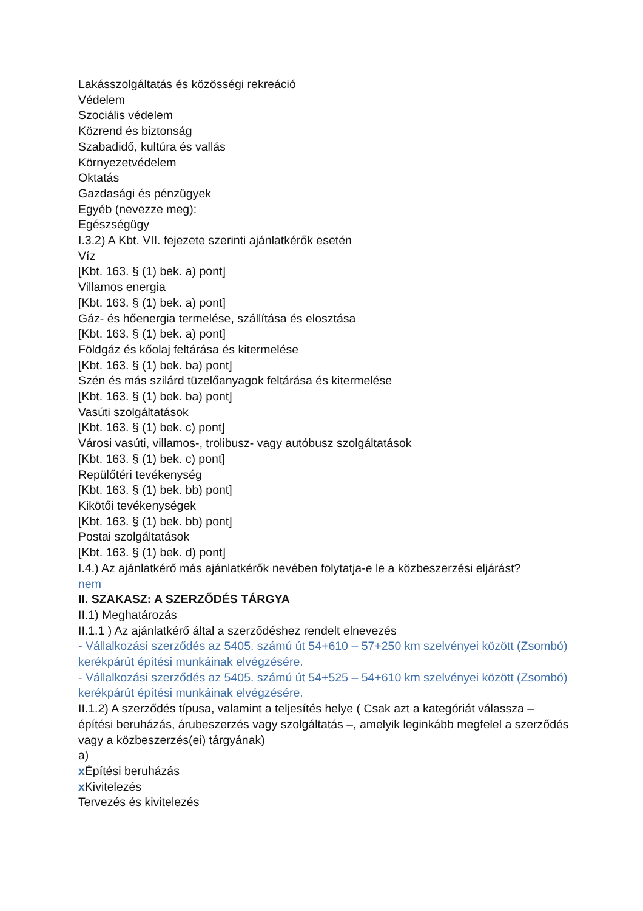Lakásszolgáltatás és közösségi rekreáció
Védelem
Szociális védelem
Közrend és biztonság
Szabadidő, kultúra és vallás
Környezetvédelem
Oktatás
Gazdasági és pénzügyek
Egyéb (nevezze meg):
Egészségügy
I.3.2) A Kbt. VII. fejezete szerinti ajánlatkérők esetén
Víz
[Kbt. 163. § (1) bek. a) pont]
Villamos energia
[Kbt. 163. § (1) bek. a) pont]
Gáz- és hőenergia termelése, szállítása és elosztása
[Kbt. 163. § (1) bek. a) pont]
Földgáz és kőolaj feltárása és kitermelése
[Kbt. 163. § (1) bek. ba) pont]
Szén és más szilárd tüzelőanyagok feltárása és kitermelése
[Kbt. 163. § (1) bek. ba) pont]
Vasúti szolgáltatások
[Kbt. 163. § (1) bek. c) pont]
Városi vasúti, villamos-, trolibusz- vagy autóbusz szolgáltatások
[Kbt. 163. § (1) bek. c) pont]
Repülőtéri tevékenység
[Kbt. 163. § (1) bek. bb) pont]
Kikötői tevékenységek
[Kbt. 163. § (1) bek. bb) pont]
Postai szolgáltatások
[Kbt. 163. § (1) bek. d) pont]
I.4.) Az ajánlatkérő más ajánlatkérők nevében folytatja-e le a közbeszerzési eljárást?
nem
II. SZAKASZ: A SZERZŐDÉS TÁRGYA
II.1) Meghatározás
II.1.1 ) Az ajánlatkérő által a szerződéshez rendelt elnevezés
- Vállalkozási szerződés az 5405. számú út 54+610 – 57+250 km szelvényei között (Zsombó) kerékpárút építési munkáinak elvégzésére.
- Vállalkozási szerződés az 5405. számú út 54+525 – 54+610 km szelvényei között (Zsombó) kerékpárút építési munkáinak elvégzésére.
II.1.2) A szerződés típusa, valamint a teljesítés helye ( Csak azt a kategóriát válassza – építési beruházás, árubeszerzés vagy szolgáltatás –, amelyik leginkább megfelel a szerződés vagy a közbeszerzés(ei) tárgyának)
a)
x Építési beruházás
x Kivitelezés
Tervezés és kivitelezés